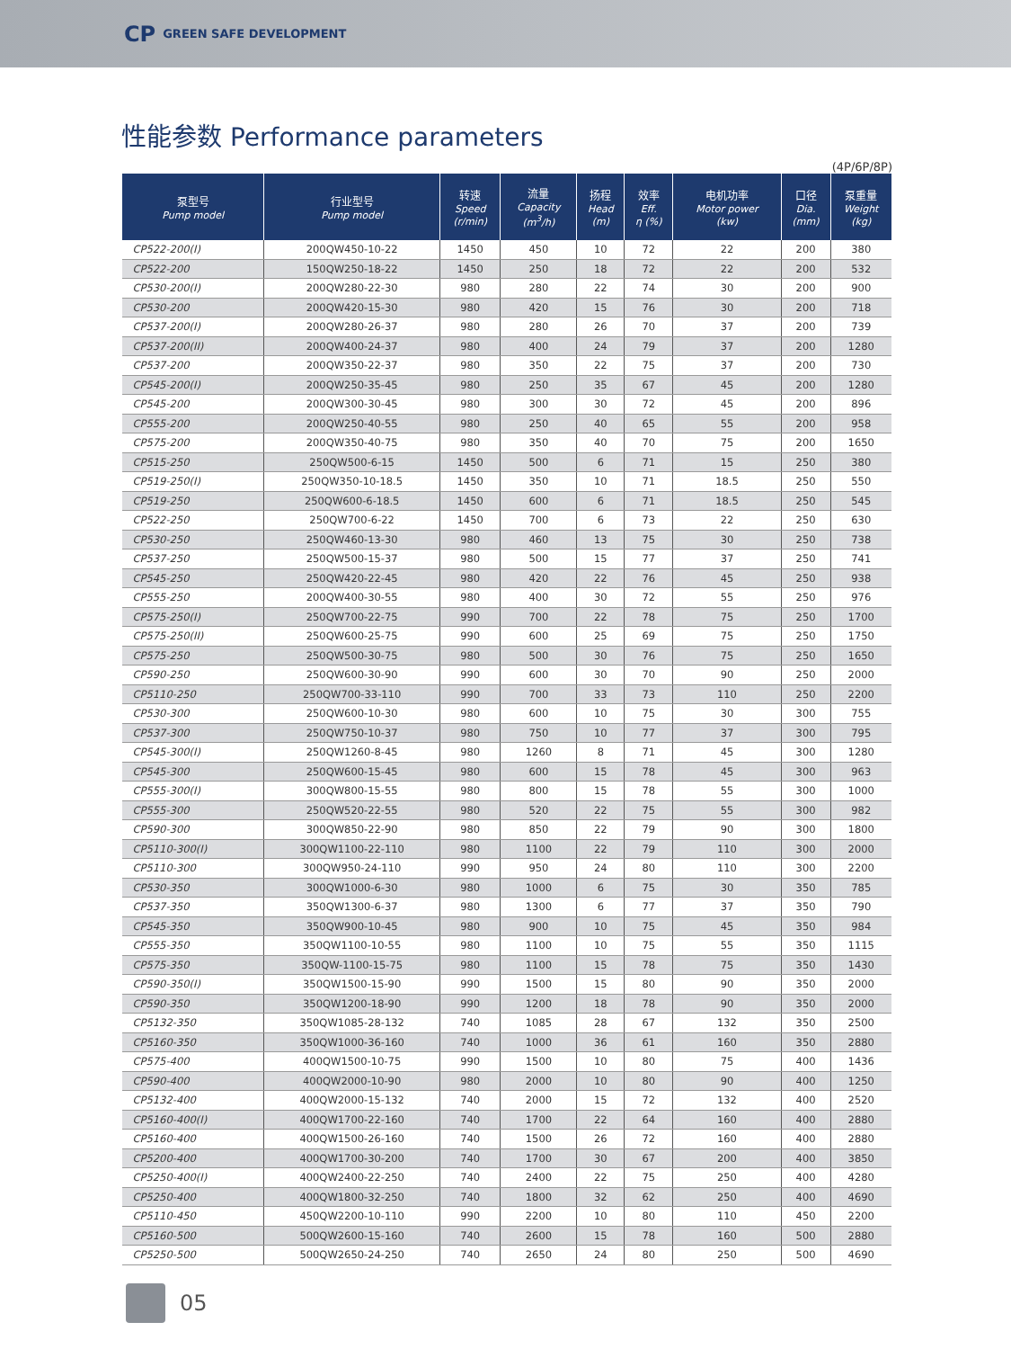CP GREEN SAFE DEVELOPMENT
性能参数 Performance parameters
(4P/6P/8P)
| 泵型号 Pump model | 行业型号 Pump model | 转速 Speed (r/min) | 流量 Capacity (m<sup>3</sup>/h) | 扬程 Head (m) | 效率 Eff. η (%) | 电机功率 Motor power (kw) | 口径 Dia. (mm) | 泵重量 Weight (kg) |
| --- | --- | --- | --- | --- | --- | --- | --- | --- |
| CP522-200(I) | 200QW450-10-22 | 1450 | 450 | 10 | 72 | 22 | 200 | 380 |
| CP522-200 | 150QW250-18-22 | 1450 | 250 | 18 | 72 | 22 | 200 | 532 |
| CP530-200(I) | 200QW280-22-30 | 980 | 280 | 22 | 74 | 30 | 200 | 900 |
| CP530-200 | 200QW420-15-30 | 980 | 420 | 15 | 76 | 30 | 200 | 718 |
| CP537-200(I) | 200QW280-26-37 | 980 | 280 | 26 | 70 | 37 | 200 | 739 |
| CP537-200(II) | 200QW400-24-37 | 980 | 400 | 24 | 79 | 37 | 200 | 1280 |
| CP537-200 | 200QW350-22-37 | 980 | 350 | 22 | 75 | 37 | 200 | 730 |
| CP545-200(I) | 200QW250-35-45 | 980 | 250 | 35 | 67 | 45 | 200 | 1280 |
| CP545-200 | 200QW300-30-45 | 980 | 300 | 30 | 72 | 45 | 200 | 896 |
| CP555-200 | 200QW250-40-55 | 980 | 250 | 40 | 65 | 55 | 200 | 958 |
| CP575-200 | 200QW350-40-75 | 980 | 350 | 40 | 70 | 75 | 200 | 1650 |
| CP515-250 | 250QW500-6-15 | 1450 | 500 | 6 | 71 | 15 | 250 | 380 |
| CP519-250(I) | 250QW350-10-18.5 | 1450 | 350 | 10 | 71 | 18.5 | 250 | 550 |
| CP519-250 | 250QW600-6-18.5 | 1450 | 600 | 6 | 71 | 18.5 | 250 | 545 |
| CP522-250 | 250QW700-6-22 | 1450 | 700 | 6 | 73 | 22 | 250 | 630 |
| CP530-250 | 250QW460-13-30 | 980 | 460 | 13 | 75 | 30 | 250 | 738 |
| CP537-250 | 250QW500-15-37 | 980 | 500 | 15 | 77 | 37 | 250 | 741 |
| CP545-250 | 250QW420-22-45 | 980 | 420 | 22 | 76 | 45 | 250 | 938 |
| CP555-250 | 200QW400-30-55 | 980 | 400 | 30 | 72 | 55 | 250 | 976 |
| CP575-250(I) | 250QW700-22-75 | 990 | 700 | 22 | 78 | 75 | 250 | 1700 |
| CP575-250(II) | 250QW600-25-75 | 990 | 600 | 25 | 69 | 75 | 250 | 1750 |
| CP575-250 | 250QW500-30-75 | 980 | 500 | 30 | 76 | 75 | 250 | 1650 |
| CP590-250 | 250QW600-30-90 | 990 | 600 | 30 | 70 | 90 | 250 | 2000 |
| CP5110-250 | 250QW700-33-110 | 990 | 700 | 33 | 73 | 110 | 250 | 2200 |
| CP530-300 | 250QW600-10-30 | 980 | 600 | 10 | 75 | 30 | 300 | 755 |
| CP537-300 | 250QW750-10-37 | 980 | 750 | 10 | 77 | 37 | 300 | 795 |
| CP545-300(I) | 250QW1260-8-45 | 980 | 1260 | 8 | 71 | 45 | 300 | 1280 |
| CP545-300 | 250QW600-15-45 | 980 | 600 | 15 | 78 | 45 | 300 | 963 |
| CP555-300(I) | 300QW800-15-55 | 980 | 800 | 15 | 78 | 55 | 300 | 1000 |
| CP555-300 | 250QW520-22-55 | 980 | 520 | 22 | 75 | 55 | 300 | 982 |
| CP590-300 | 300QW850-22-90 | 980 | 850 | 22 | 79 | 90 | 300 | 1800 |
| CP5110-300(I) | 300QW1100-22-110 | 980 | 1100 | 22 | 79 | 110 | 300 | 2000 |
| CP5110-300 | 300QW950-24-110 | 990 | 950 | 24 | 80 | 110 | 300 | 2200 |
| CP530-350 | 300QW1000-6-30 | 980 | 1000 | 6 | 75 | 30 | 350 | 785 |
| CP537-350 | 350QW1300-6-37 | 980 | 1300 | 6 | 77 | 37 | 350 | 790 |
| CP545-350 | 350QW900-10-45 | 980 | 900 | 10 | 75 | 45 | 350 | 984 |
| CP555-350 | 350QW1100-10-55 | 980 | 1100 | 10 | 75 | 55 | 350 | 1115 |
| CP575-350 | 350QW-1100-15-75 | 980 | 1100 | 15 | 78 | 75 | 350 | 1430 |
| CP590-350(I) | 350QW1500-15-90 | 990 | 1500 | 15 | 80 | 90 | 350 | 2000 |
| CP590-350 | 350QW1200-18-90 | 990 | 1200 | 18 | 78 | 90 | 350 | 2000 |
| CP5132-350 | 350QW1085-28-132 | 740 | 1085 | 28 | 67 | 132 | 350 | 2500 |
| CP5160-350 | 350QW1000-36-160 | 740 | 1000 | 36 | 61 | 160 | 350 | 2880 |
| CP575-400 | 400QW1500-10-75 | 990 | 1500 | 10 | 80 | 75 | 400 | 1436 |
| CP590-400 | 400QW2000-10-90 | 980 | 2000 | 10 | 80 | 90 | 400 | 1250 |
| CP5132-400 | 400QW2000-15-132 | 740 | 2000 | 15 | 72 | 132 | 400 | 2520 |
| CP5160-400(I) | 400QW1700-22-160 | 740 | 1700 | 22 | 64 | 160 | 400 | 2880 |
| CP5160-400 | 400QW1500-26-160 | 740 | 1500 | 26 | 72 | 160 | 400 | 2880 |
| CP5200-400 | 400QW1700-30-200 | 740 | 1700 | 30 | 67 | 200 | 400 | 3850 |
| CP5250-400(I) | 400QW2400-22-250 | 740 | 2400 | 22 | 75 | 250 | 400 | 4280 |
| CP5250-400 | 400QW1800-32-250 | 740 | 1800 | 32 | 62 | 250 | 400 | 4690 |
| CP5110-450 | 450QW2200-10-110 | 990 | 2200 | 10 | 80 | 110 | 450 | 2200 |
| CP5160-500 | 500QW2600-15-160 | 740 | 2600 | 15 | 78 | 160 | 500 | 2880 |
| CP5250-500 | 500QW2650-24-250 | 740 | 2650 | 24 | 80 | 250 | 500 | 4690 |
05